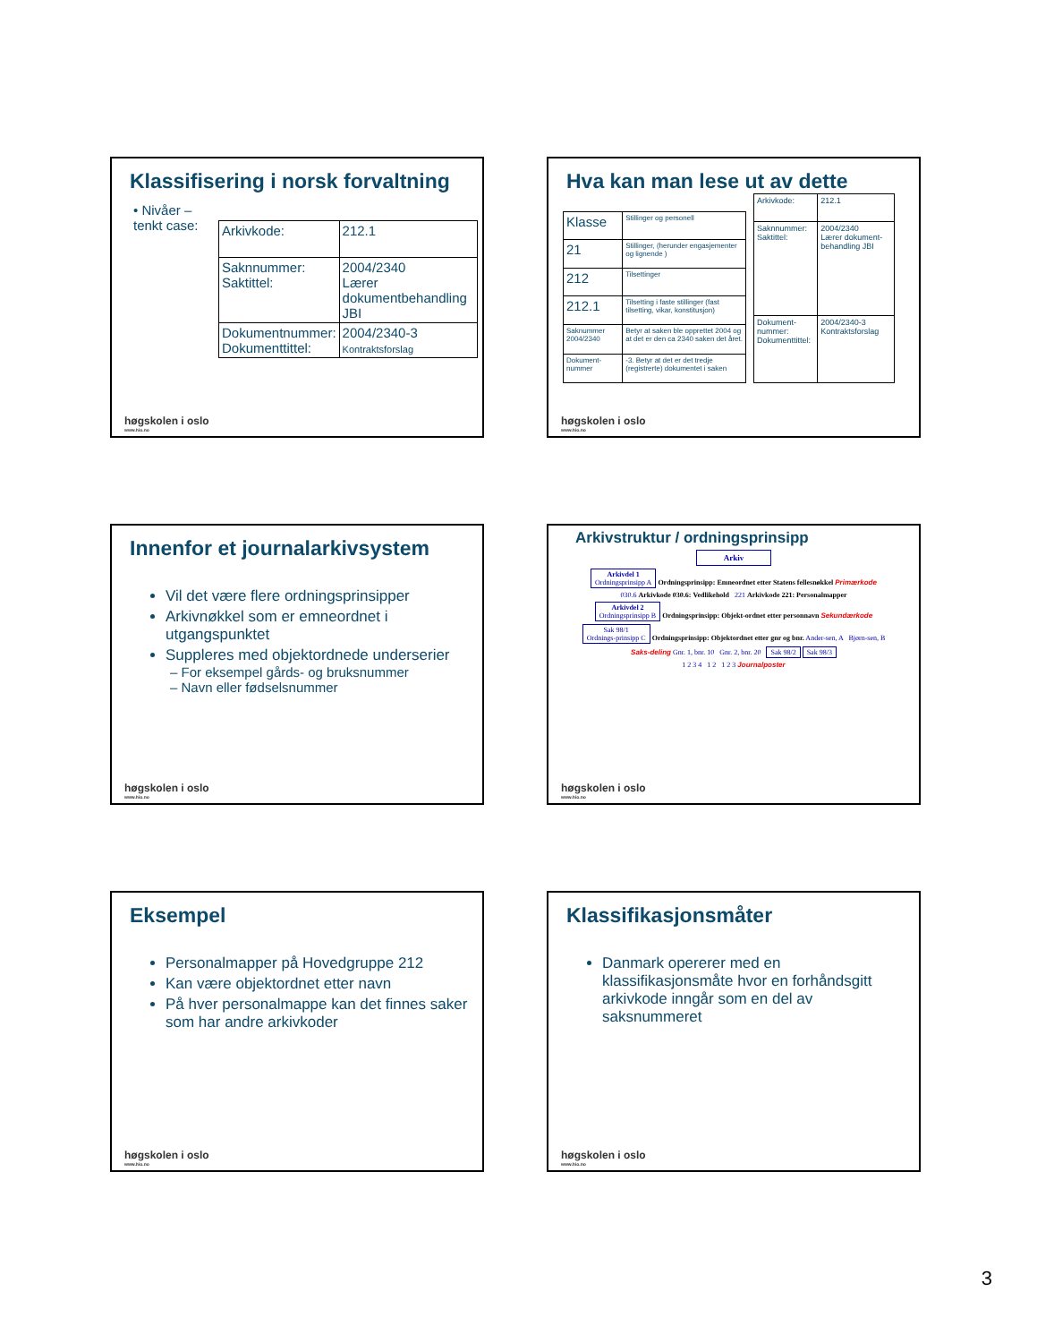Klassifisering i norsk forvaltning
• Nivåer – tenkt case:
| Arkivkode: | 212.1 |
| Saknnummer: Saktittel: | 2004/2340 Lærer dokumentbehandling JBI |
| Dokumentnummer: Dokumenttittel: | 2004/2340-3 Kontraktsforslag |
høgskolen i oslo
www.hio.no
Hva kan man lese ut av dette
| Klasse | Stillinger og personell |
| 21 | Stillinger, (herunder engasjementer og lignende ) |
| 212 | Tilsettinger |
| 212.1 | Tilsetting i faste stillinger (fast tilsetting, vikar, konstitusjon) |
| Saknummer 2004/2340 | Betyr at saken ble opprettet 2004 og at det er den ca 2340 saken det året. |
| Dokument-nummer | -3. Betyr at det er det tredje (registrerte) dokumentet i saken |
| Arkivkode: | 212.1 |
| Saknnummer: Saktittel: | 2004/2340 Lærer dokument-behandling JBI |
| Dokument-nummer: Dokumenttittel: | 2004/2340-3 Kontraktsforslag |
høgskolen i oslo
www.hio.no
Innenfor et journalarkivsystem
Vil det være flere ordningsprinsipper
Arkivnøkkel som er emneordnet i utgangspunktet
Suppleres med objektordnede underserier
– For eksempel gårds- og bruksnummer
– Navn eller fødselsnummer
høgskolen i oslo
www.hio.no
Arkivstruktur / ordningsprinsipp
Arkiv
Arkivdel 1
Ordningsprinsipp A Ordningsprinsipp: Emneordnet etter Statens fellesnøkkel Primærkode
030.6 Arkivkode 030.6: Vedlikehold 221 Arkivkode 221: Personalmapper
Arkivdel 2
Ordningsprinsipp B Ordningsprinsipp: Objekt-ordnet etter personnavn Sekundærkode
Sak 98/1
Ordnings-prinsipp C Ordningsprinsipp: Objektordnet etter gnr og bnr. Ander-sen, A Bjørn-sen, B
Saks-deling Gnr. 1, bnr. 10 Gnr. 2, bnr. 20 Sak 98/2 Sak 98/3
1 2 3 4 1 2 1 2 3 Journalposter
høgskolen i oslo
www.hio.no
Eksempel
Personalmapper på Hovedgruppe 212
Kan være objektordnet etter navn
På hver personalmappe kan det finnes saker som har andre arkivkoder
høgskolen i oslo
www.hio.no
Klassifikasjonsmåter
Danmark opererer med en klassifikasjonsmåte hvor en forhåndsgitt arkivkode inngår som en del av saksnummeret
høgskolen i oslo
www.hio.no
3